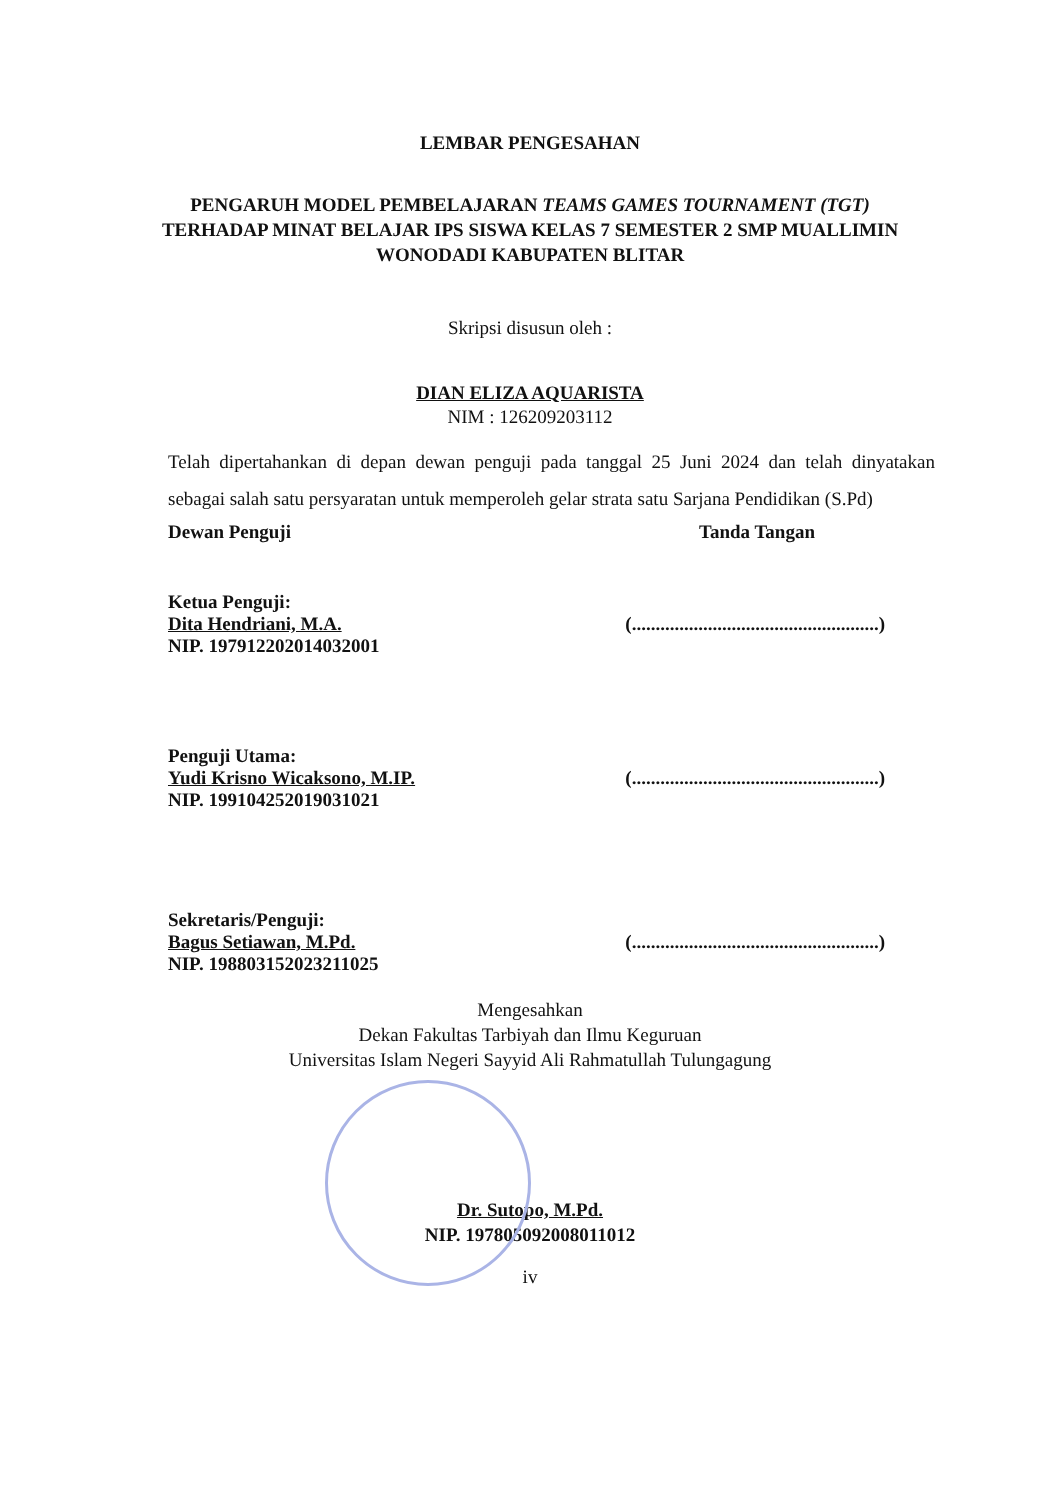LEMBAR PENGESAHAN
PENGARUH MODEL PEMBELAJARAN TEAMS GAMES TOURNAMENT (TGT) TERHADAP MINAT BELAJAR IPS SISWA KELAS 7 SEMESTER 2 SMP MUALLIMIN WONODADI KABUPATEN BLITAR
Skripsi disusun oleh :
DIAN ELIZA AQUARISTA
NIM : 126209203112
Telah dipertahankan di depan dewan penguji pada tanggal 25 Juni 2024 dan telah dinyatakan sebagai salah satu persyaratan untuk memperoleh gelar strata satu Sarjana Pendidikan (S.Pd)
Dewan Penguji Tanda Tangan
Ketua Penguji:
Dita Hendriani, M.A.
NIP. 197912202014032001
(....................................................)
Penguji Utama:
Yudi Krisno Wicaksono, M.IP.
NIP. 199104252019031021
(....................................................)
Sekretaris/Penguji:
Bagus Setiawan, M.Pd.
NIP. 198803152023211025
(....................................................)
Mengesahkan
Dekan Fakultas Tarbiyah dan Ilmu Keguruan
Universitas Islam Negeri Sayyid Ali Rahmatullah Tulungagung
Dr. Sutopo, M.Pd.
NIP. 197805092008011012
iv